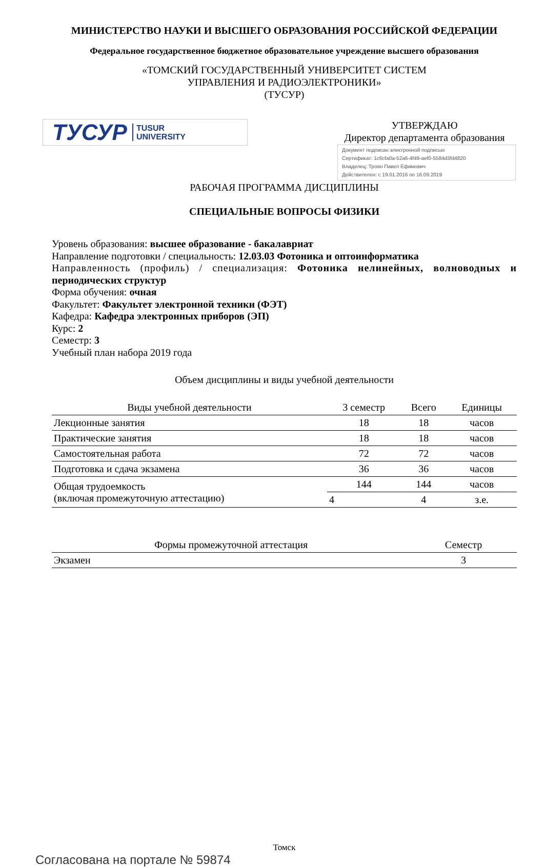МИНИСТЕРСТВО НАУКИ И ВЫСШЕГО ОБРАЗОВАНИЯ РОССИЙСКОЙ ФЕДЕРАЦИИ
Федеральное государственное бюджетное образовательное учреждение высшего образования
«ТОМСКИЙ ГОСУДАРСТВЕННЫЙ УНИВЕРСИТЕТ СИСТЕМ
УПРАВЛЕНИЯ И РАДИОЭЛЕКТРОНИКИ»
(ТУСУР)
ТУСУР TUSUR
UNIVERSITY
УТВЕРЖДАЮ
Директор департамента образования
Документ подписан электронной подписью
Сертификат: 1c6cfa0a-52a6-4f49-aef0-5584d3fd4820
Владелец: Троян Павел Ефимович
Действителен: с 19.01.2016 по 16.09.2019
РАБОЧАЯ ПРОГРАММА ДИСЦИПЛИНЫ
СПЕЦИАЛЬНЫЕ ВОПРОСЫ ФИЗИКИ
Уровень образования: высшее образование - бакалавриат
Направление подготовки / специальность: 12.03.03 Фотоника и оптоинформатика
Направленность (профиль) / специализация: Фотоника нелинейных, волноводных и
периодических структур
Форма обучения: очная
Факультет: Факультет электронной техники (ФЭТ)
Кафедра: Кафедра электронных приборов (ЭП)
Курс: 2
Семестр: 3
Учебный план набора 2019 года
Объем дисциплины и виды учебной деятельности
| Виды учебной деятельности | 3 семестр | Всего | Единицы |
| --- | --- | --- | --- |
| Лекционные занятия | 18 | 18 | часов |
| Практические занятия | 18 | 18 | часов |
| Самостоятельная работа | 72 | 72 | часов |
| Подготовка и сдача экзамена | 36 | 36 | часов |
| Общая трудоемкость (включая промежуточную аттестацию) | 144 | 144 | часов |
| | 4 | 4 | з.е. |
| Формы промежуточной аттестация | Семестр |
| --- | --- |
| Экзамен | 3 |
Томск
Согласована на портале № 59874